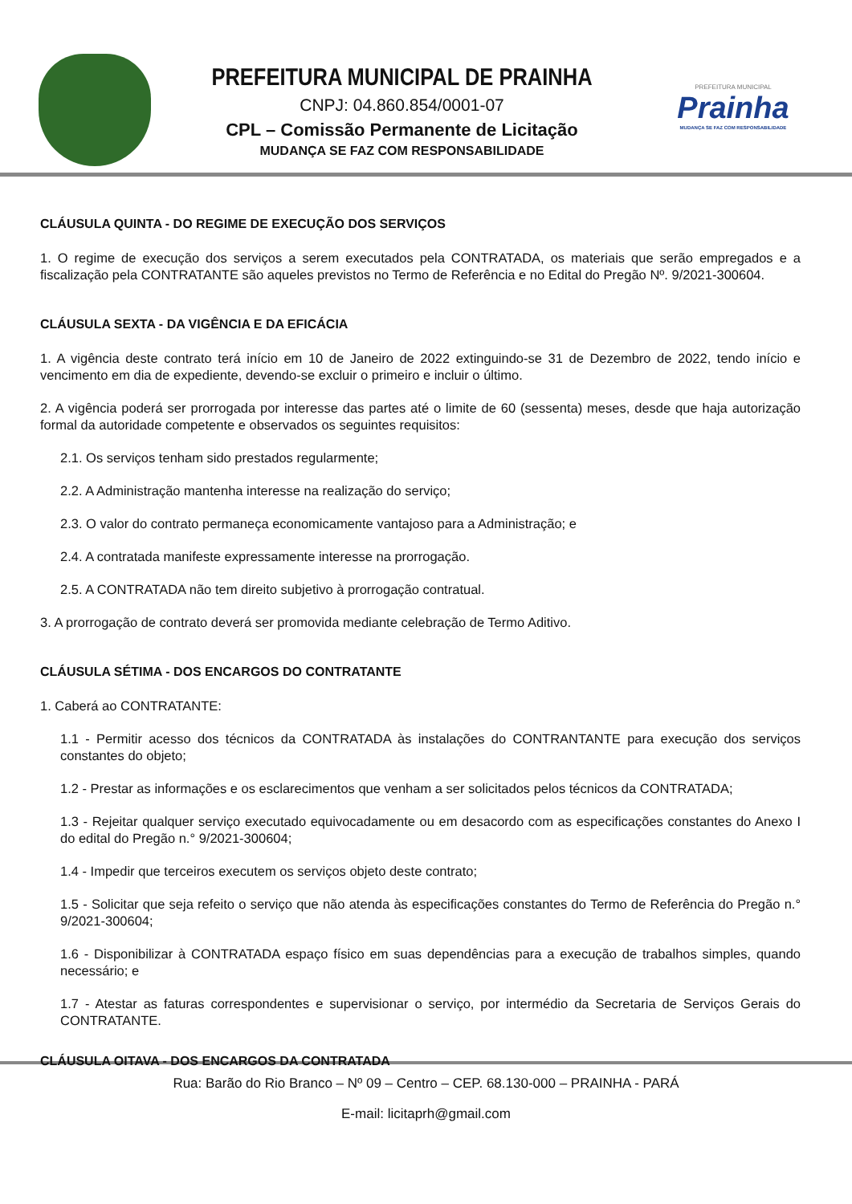PREFEITURA MUNICIPAL DE PRAINHA
CNPJ: 04.860.854/0001-07
CPL – Comissão Permanente de Licitação
MUDANÇA SE FAZ COM RESPONSABILIDADE
PREFEITURA MUNICIPAL
Prainha
MUDANÇA SE FAZ COM RESPONSABILIDADE
CLÁUSULA QUINTA - DO REGIME DE EXECUÇÃO DOS SERVIÇOS
1. O regime de execução dos serviços a serem executados pela CONTRATADA, os materiais que serão empregados e a fiscalização pela CONTRATANTE são aqueles previstos no Termo de Referência e no Edital do Pregão Nº. 9/2021-300604.
CLÁUSULA SEXTA - DA VIGÊNCIA E DA EFICÁCIA
1. A vigência deste contrato terá início em 10 de Janeiro de 2022 extinguindo-se 31 de Dezembro de 2022, tendo início e vencimento em dia de expediente, devendo-se excluir o primeiro e incluir o último.
2. A vigência poderá ser prorrogada por interesse das partes até o limite de 60 (sessenta) meses, desde que haja autorização formal da autoridade competente e observados os seguintes requisitos:
2.1. Os serviços tenham sido prestados regularmente;
2.2. A Administração mantenha interesse na realização do serviço;
2.3. O valor do contrato permaneça economicamente vantajoso para a Administração; e
2.4. A contratada manifeste expressamente interesse na prorrogação.
2.5. A CONTRATADA não tem direito subjetivo à prorrogação contratual.
3. A prorrogação de contrato deverá ser promovida mediante celebração de Termo Aditivo.
CLÁUSULA SÉTIMA - DOS ENCARGOS DO CONTRATANTE
1. Caberá ao CONTRATANTE:
1.1 - Permitir acesso dos técnicos da CONTRATADA às instalações do CONTRANTANTE para execução dos serviços constantes do objeto;
1.2 - Prestar as informações e os esclarecimentos que venham a ser solicitados pelos técnicos da CONTRATADA;
1.3 - Rejeitar qualquer serviço executado equivocadamente ou em desacordo com as especificações constantes do Anexo I do edital do Pregão n.° 9/2021-300604;
1.4 - Impedir que terceiros executem os serviços objeto deste contrato;
1.5 - Solicitar que seja refeito o serviço que não atenda às especificações constantes do Termo de Referência do Pregão n.° 9/2021-300604;
1.6 - Disponibilizar à CONTRATADA espaço físico em suas dependências para a execução de trabalhos simples, quando necessário; e
1.7 - Atestar as faturas correspondentes e supervisionar o serviço, por intermédio da Secretaria de Serviços Gerais do CONTRATANTE.
CLÁUSULA OITAVA - DOS ENCARGOS DA CONTRATADA
Rua: Barão do Rio Branco – Nº 09 – Centro – CEP. 68.130-000 – PRAINHA - PARÁ
E-mail: licitaprh@gmail.com